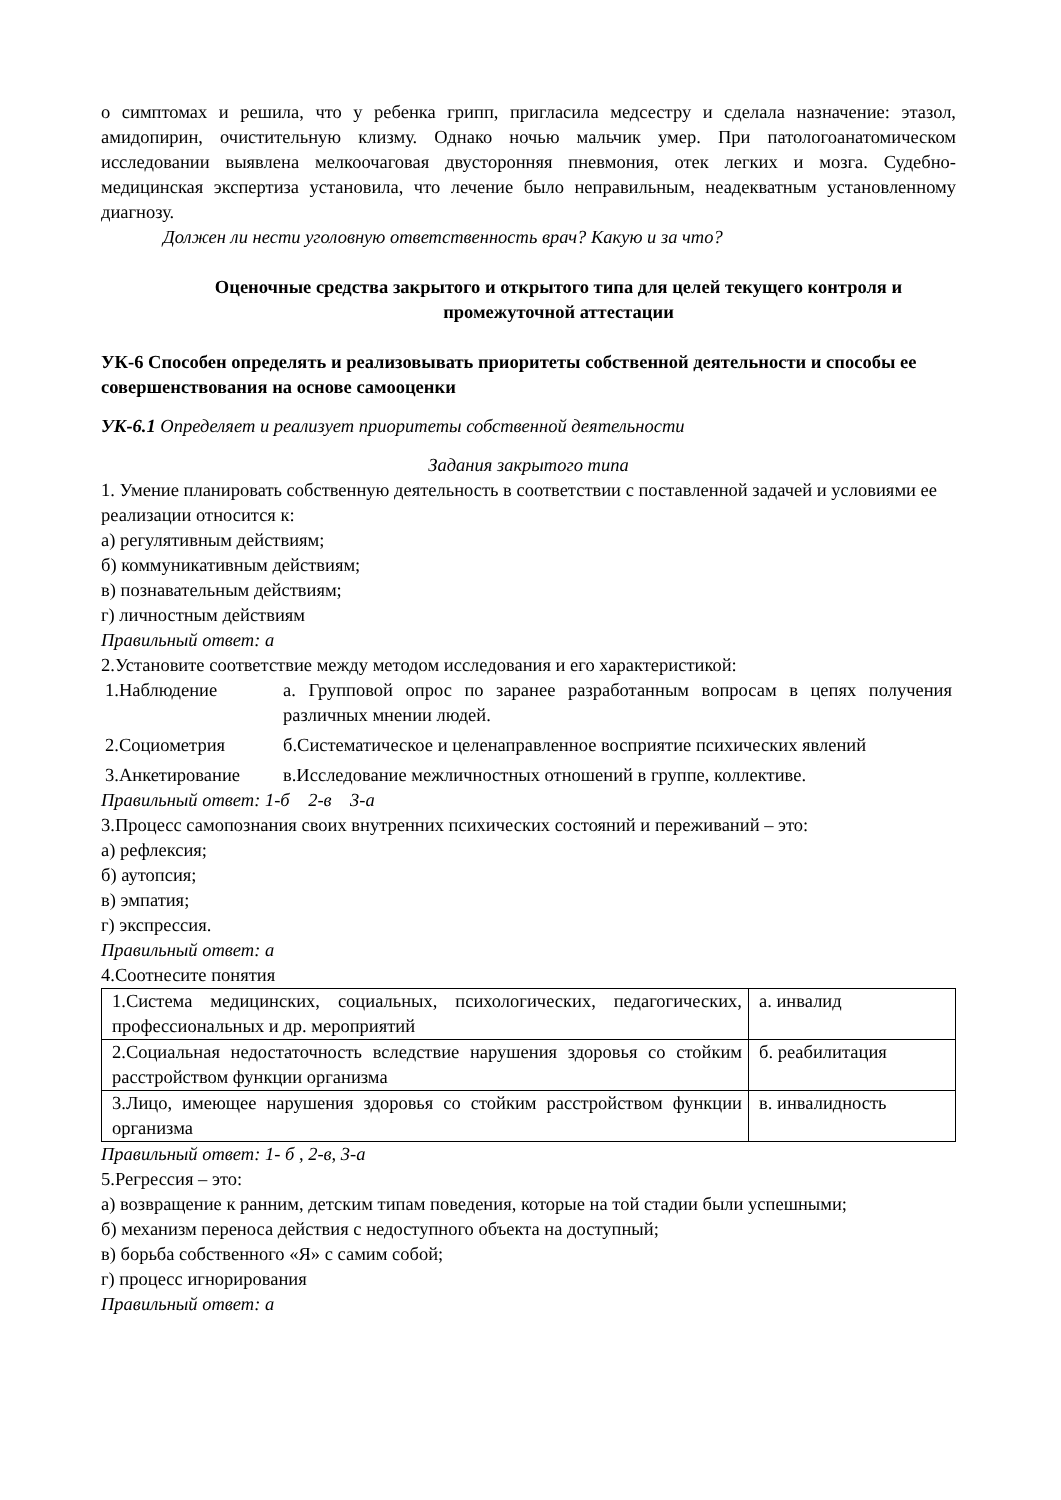о симптомах и решила, что у ребенка грипп, пригласила медсестру и сделала назначение: этазол, амидопирин, очистительную клизму. Однако ночью мальчик умер. При патологоанатомическом исследовании выявлена мелкоочаговая двусторонняя пневмония, отек легких и мозга. Судебно-медицинская экспертиза установила, что лечение было неправильным, неадекватным установленному диагнозу.
Должен ли нести уголовную ответственность врач? Какую и за что?
Оценочные средства закрытого и открытого типа для целей текущего контроля и промежуточной аттестации
УК-6 Способен определять и реализовывать приоритеты собственной деятельности и способы ее совершенствования на основе самооценки
УК-6.1 Определяет и реализует приоритеты собственной деятельности
Задания закрытого типа
1. Умение планировать собственную деятельность в соответствии с поставленной задачей и условиями ее реализации относится к:
а) регулятивным действиям;
б) коммуникативным действиям;
в) познавательным действиям;
г) личностным действиям
Правильный ответ: а
2.Установите соответствие между методом исследования и его характеристикой:
| 1.Наблюдение | а. Групповой опрос по заранее разработанным вопросам в цепях получения различных мнении людей. |
| 2.Социометрия | б.Систематическое и целенаправленное восприятие психических явлений |
| 3.Анкетирование | в.Исследование межличностных отношений в группе, коллективе. |
Правильный ответ: 1-б 2-в 3-а
3.Процесс самопознания своих внутренних психических состояний и переживаний – это:
а) рефлексия;
б) аутопсия;
в) эмпатия;
г) экспрессия.
Правильный ответ: а
4.Соотнесите понятия
| 1.Система медицинских, социальных, психологических, педагогических, профессиональных и др. мероприятий | а. инвалид |
| 2.Социальная недостаточность вследствие нарушения здоровья со стойким расстройством функции организма | б. реабилитация |
| 3.Лицо, имеющее нарушения здоровья со стойким расстройством функции организма | в. инвалидность |
Правильный ответ: 1- б , 2-в, 3-а
5.Регрессия – это:
а) возвращение к ранним, детским типам поведения, которые на той стадии были успешными;
б) механизм переноса действия с недоступного объекта на доступный;
в) борьба собственного «Я» с самим собой;
г) процесс игнорирования
Правильный ответ: а